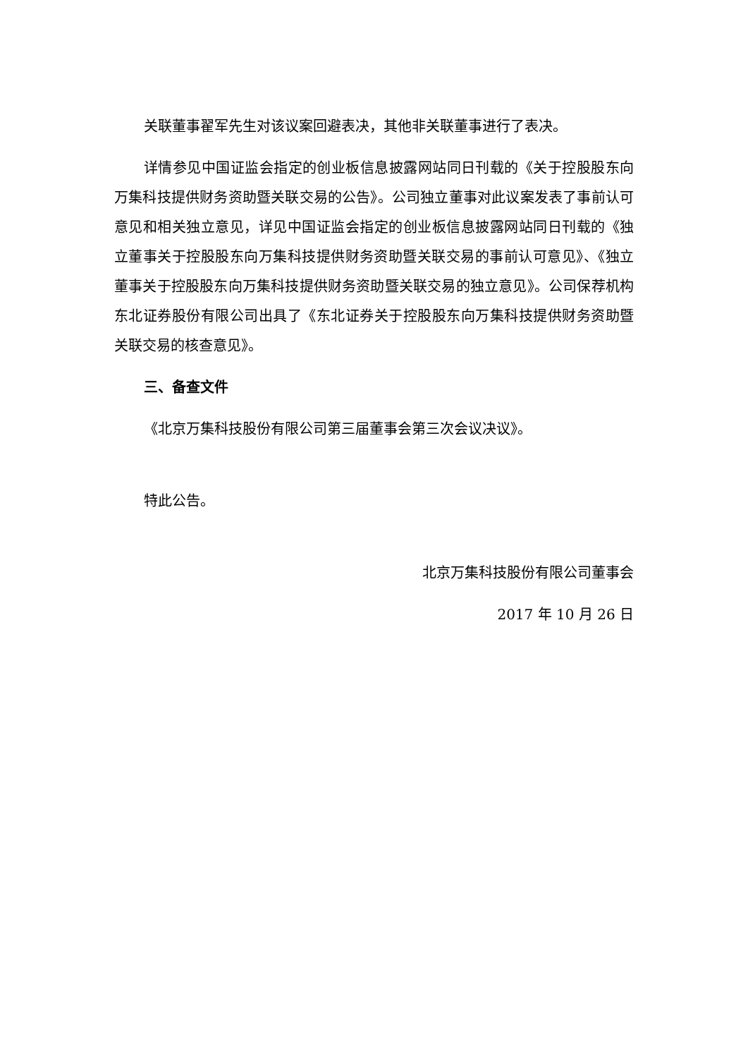关联董事翟军先生对该议案回避表决，其他非关联董事进行了表决。
详情参见中国证监会指定的创业板信息披露网站同日刊载的《关于控股股东向万集科技提供财务资助暨关联交易的公告》。公司独立董事对此议案发表了事前认可意见和相关独立意见，详见中国证监会指定的创业板信息披露网站同日刊载的《独立董事关于控股股东向万集科技提供财务资助暨关联交易的事前认可意见》、《独立董事关于控股股东向万集科技提供财务资助暨关联交易的独立意见》。公司保荐机构东北证券股份有限公司出具了《东北证券关于控股股东向万集科技提供财务资助暨关联交易的核查意见》。
三、备查文件
《北京万集科技股份有限公司第三届董事会第三次会议决议》。
特此公告。
北京万集科技股份有限公司董事会
2017 年 10 月 26 日